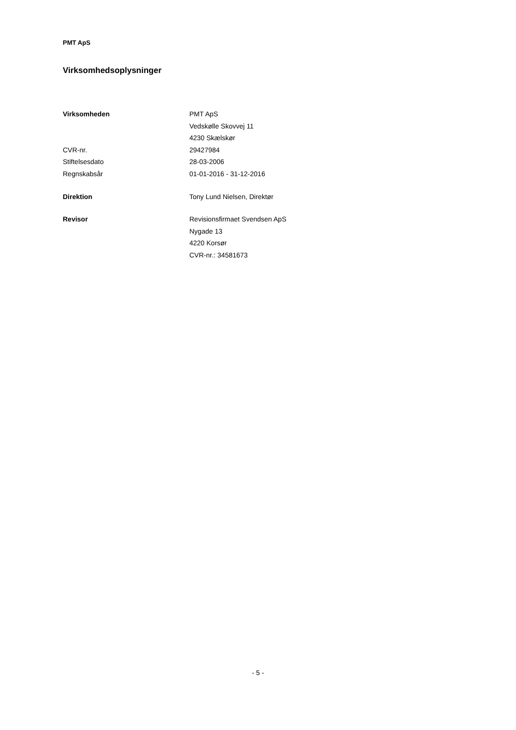PMT ApS
Virksomhedsoplysninger
Virksomheden PMT ApS
Vedskølle Skovvej 11
4230 Skælskør
CVR-nr. 29427984
Stiftelsesdato 28-03-2006
Regnskabsår 01-01-2016 - 31-12-2016
Direktion Tony Lund Nielsen, Direktør
Revisor Revisionsfirmaet Svendsen ApS
Nygade 13
4220 Korsør
CVR-nr.: 34581673
- 5 -